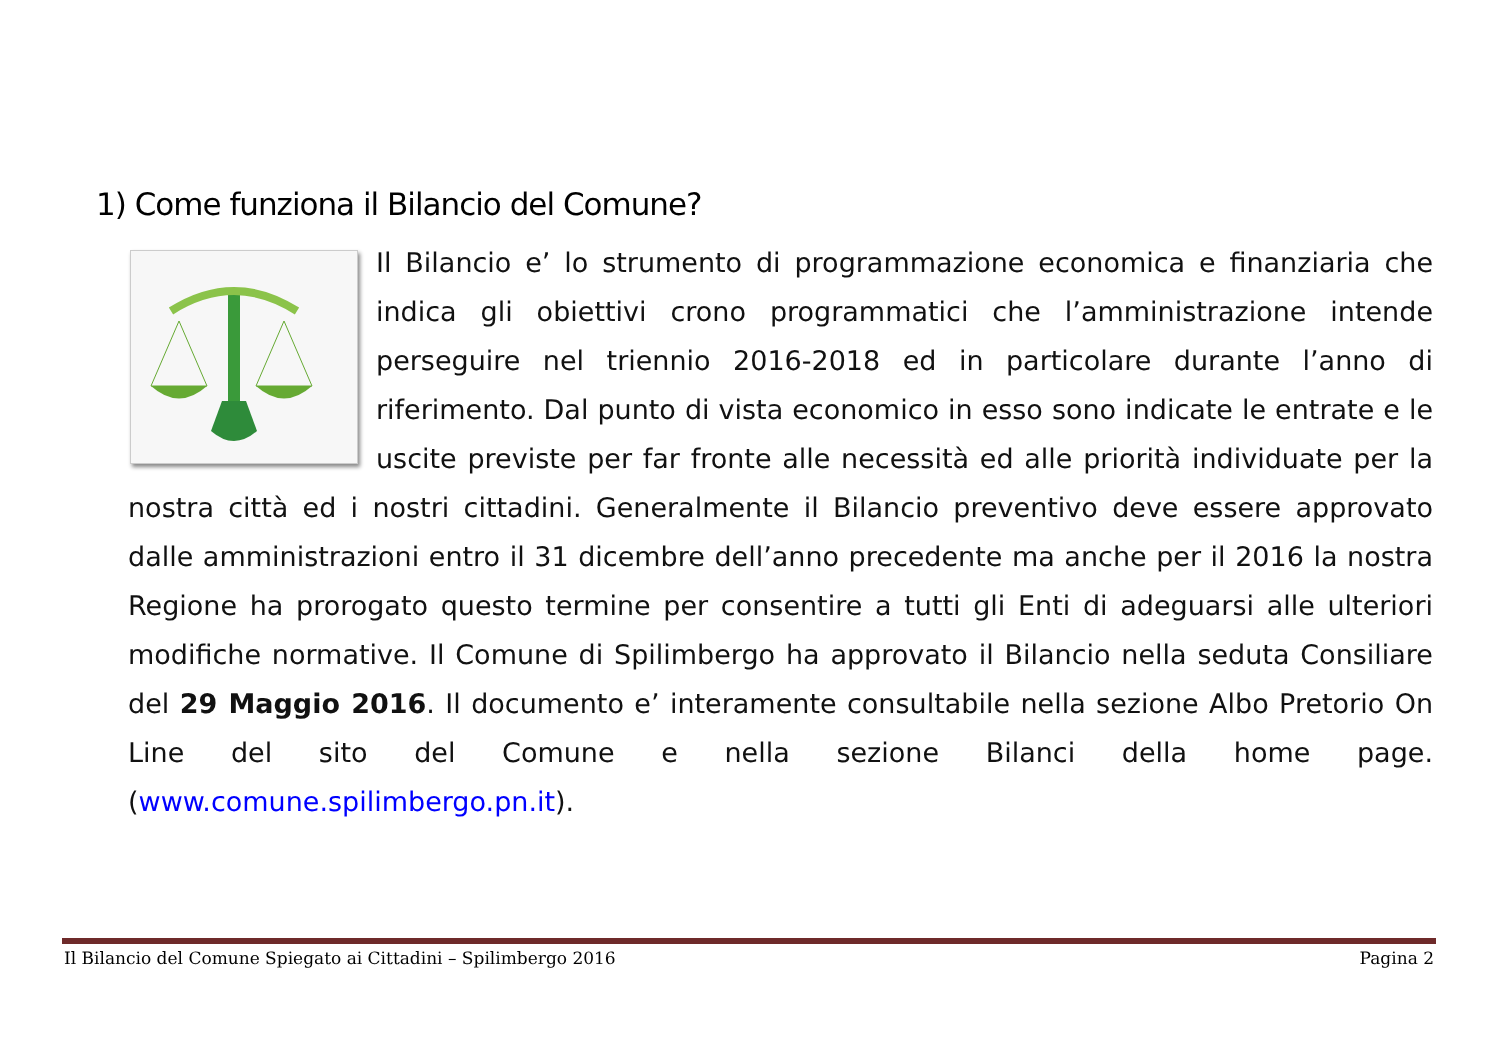1) Come funziona il Bilancio del Comune?
Il Bilancio e’ lo strumento di programmazione economica e finanziaria che indica gli obiettivi crono programmatici che l’amministrazione intende perseguire nel triennio 2016-2018 ed in particolare durante l’anno di riferimento. Dal punto di vista economico in esso sono indicate le entrate e le uscite previste per far fronte alle necessità ed alle priorità individuate per la nostra città ed i nostri cittadini. Generalmente il Bilancio preventivo deve essere approvato dalle amministrazioni entro il 31 dicembre dell’anno precedente ma anche per il 2016 la nostra Regione ha prorogato questo termine per consentire a tutti gli Enti di adeguarsi alle ulteriori modifiche normative. Il Comune di Spilimbergo ha approvato il Bilancio nella seduta Consiliare del 29 Maggio 2016. Il documento e’ interamente consultabile nella sezione Albo Pretorio On Line del sito del Comune e nella sezione Bilanci della home page. (www.comune.spilimbergo.pn.it).
Il Bilancio del Comune Spiegato ai Cittadini – Spilimbergo 2016 Pagina 2